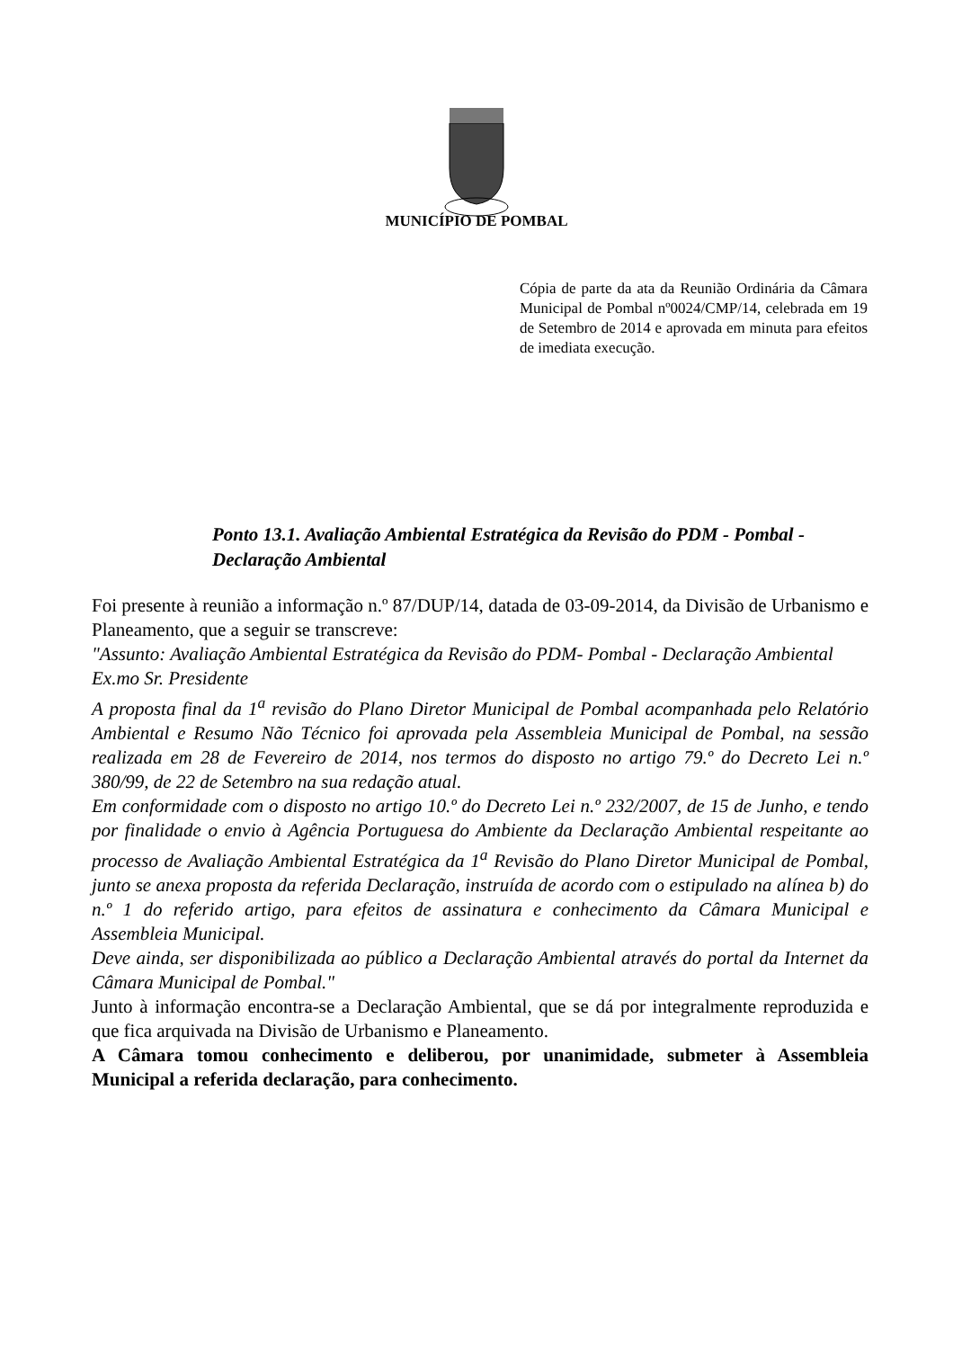MUNICÍPIO DE POMBAL
Cópia de parte da ata da Reunião Ordinária da Câmara Municipal de Pombal nº0024/CMP/14, celebrada em 19 de Setembro de 2014 e aprovada em minuta para efeitos de imediata execução.
Ponto 13.1. Avaliação Ambiental Estratégica da Revisão do PDM - Pombal - Declaração Ambiental
Foi presente à reunião a informação n.º 87/DUP/14, datada de 03-09-2014, da Divisão de Urbanismo e Planeamento, que a seguir se transcreve:
"Assunto: Avaliação Ambiental Estratégica da Revisão do PDM- Pombal - Declaração Ambiental
Ex.mo Sr. Presidente
A proposta final da 1<sup>a</sup> revisão do Plano Diretor Municipal de Pombal acompanhada pelo Relatório Ambiental e Resumo Não Técnico foi aprovada pela Assembleia Municipal de Pombal, na sessão realizada em 28 de Fevereiro de 2014, nos termos do disposto no artigo 79.º do Decreto Lei n.º 380/99, de 22 de Setembro na sua redação atual.
Em conformidade com o disposto no artigo 10.º do Decreto Lei n.º 232/2007, de 15 de Junho, e tendo por finalidade o envio à Agência Portuguesa do Ambiente da Declaração Ambiental respeitante ao processo de Avaliação Ambiental Estratégica da 1<sup>a</sup> Revisão do Plano Diretor Municipal de Pombal, junto se anexa proposta da referida Declaração, instruída de acordo com o estipulado na alínea b) do n.º 1 do referido artigo, para efeitos de assinatura e conhecimento da Câmara Municipal e Assembleia Municipal.
Deve ainda, ser disponibilizada ao público a Declaração Ambiental através do portal da Internet da Câmara Municipal de Pombal."
Junto à informação encontra-se a Declaração Ambiental, que se dá por integralmente reproduzida e que fica arquivada na Divisão de Urbanismo e Planeamento.
A Câmara tomou conhecimento e deliberou, por unanimidade, submeter à Assembleia Municipal a referida declaração, para conhecimento.